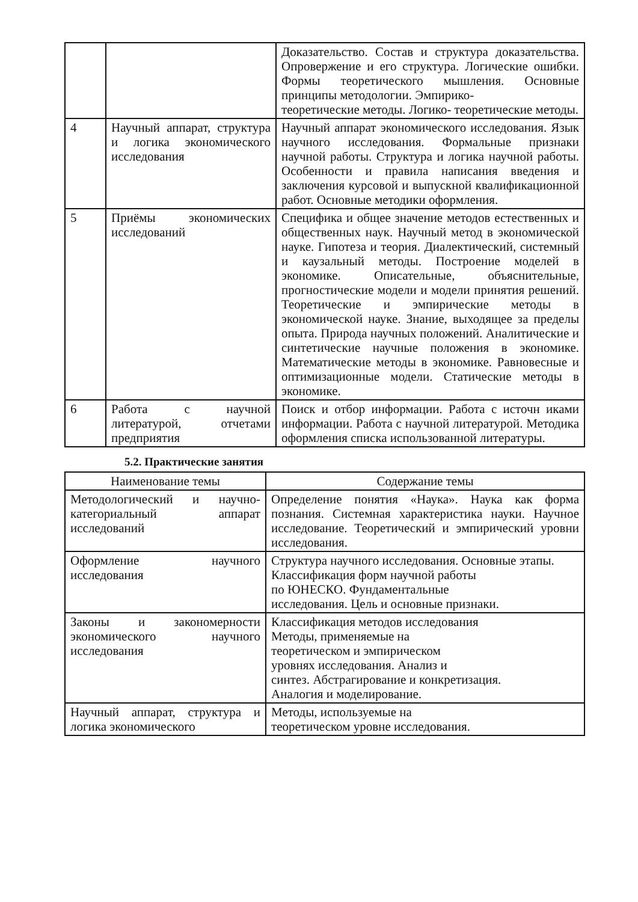| | | Доказательство. Состав и структура доказательства. Опровержение и его структура. Логические ошибки. Формы теоретического мышления. Основные принципы методологии. Эмпирико- теоретические методы. Логико- теоретические методы. |
| 4 | Научный аппарат, структура и логика экономического исследования | Научный аппарат экономического исследования. Язык научного исследования. Формальные признаки научной работы. Структура и логика научной работы. Особенности и правила написания введения и заключения курсовой и выпускной квалификационной работ. Основные методики оформления. |
| 5 | Приёмы экономических исследований | Специфика и общее значение методов естественных и общественных наук. Научный метод в экономической науке. Гипотеза и теория. Диалектический, системный и каузальный методы. Построение моделей в экономике. Описательные, объяснительные, прогностические модели и модели принятия решений. Теоретические и эмпирические методы в экономической науке. Знание, выходящее за пределы опыта. Природа научных положений. Аналитические и синтетические научные положения в экономике. Математические методы в экономике. Равновесные и оптимизационные модели. Статические методы в экономике. |
| 6 | Работа с научной литературой, отчетами предприятия | Поиск и отбор информации. Работа с источн иками информации. Работа с научной литературой. Методика оформления списка использованной литературы. |
5.2. Практические занятия
| Наименование темы | Содержание темы |
| --- | --- |
| Методологический и научно-категориальный аппарат исследований | Определение понятия «Наука». Наука как форма познания. Системная характеристика науки. Научное исследование. Теоретический и эмпирический уровни исследования. |
| Оформление научного исследования | Структура научного исследования. Основные этапы. Классификация форм научной работы по ЮНЕСКО. Фундаментальные исследования. Цель и основные признаки. |
| Законы и закономерности экономического научного исследования | Классификация методов исследования Методы, применяемые на теоретическом и эмпирическом уровнях исследования. Анализ и синтез. Абстрагирование и конкретизация. Аналогия и моделирование. |
| Научный аппарат, структура и логика экономического | Методы, используемые на теоретическом уровне исследования. |